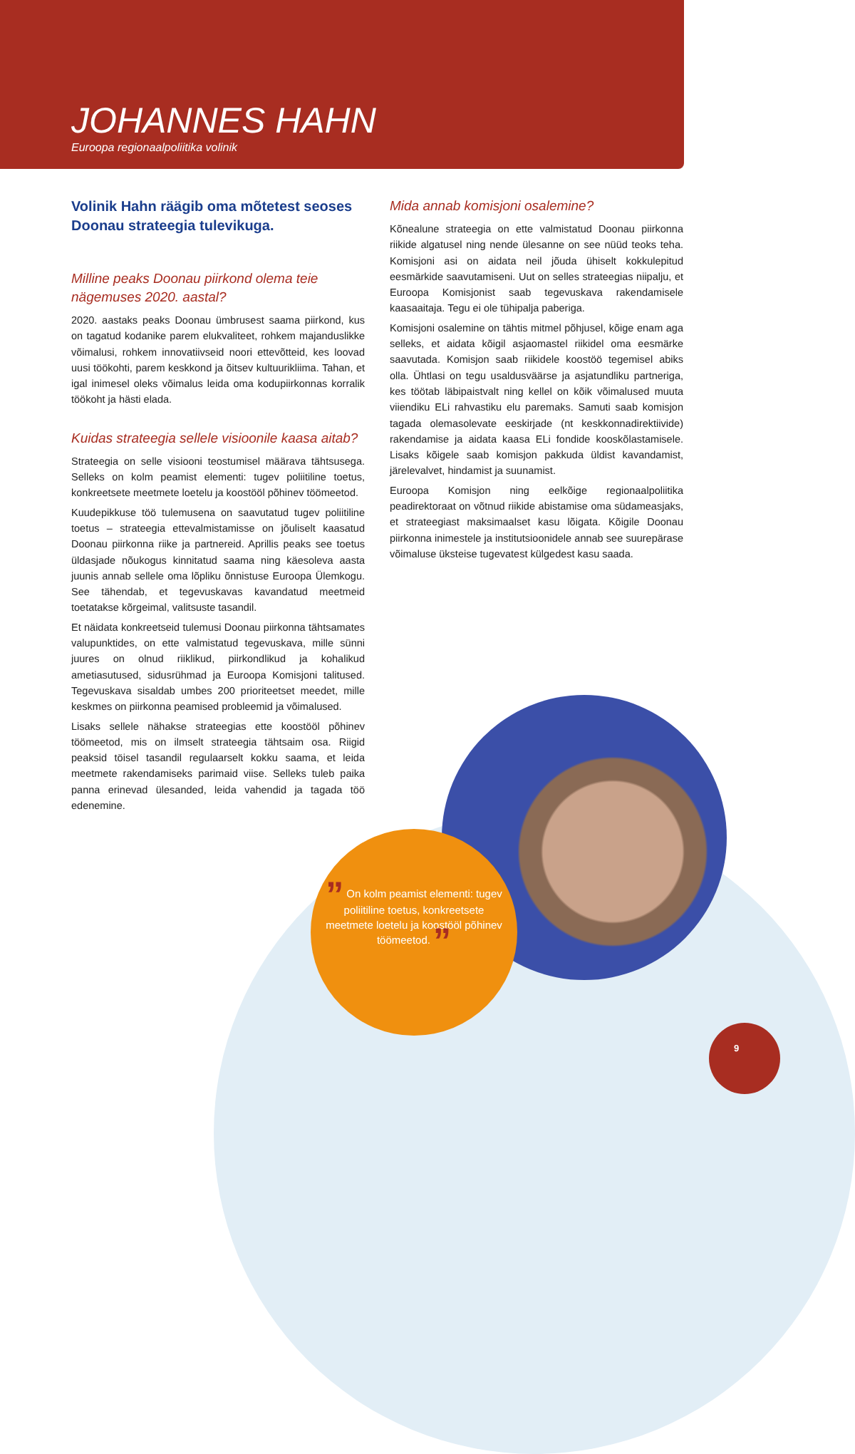JOHANNES HAHN
Euroopa regionaalpoliitika volinik
Volinik Hahn räägib oma mõtetest seoses Doonau strateegia tulevikuga.
Milline peaks Doonau piirkond olema teie nägemuses 2020. aastal?
2020. aastaks peaks Doonau ümbrusest saama piirkond, kus on tagatud kodanike parem elukvaliteet, rohkem majanduslikke võimalusi, rohkem innovatiivseid noori ettevõtteid, kes loovad uusi töökohti, parem keskkond ja õitsev kultuurikliima. Tahan, et igal inimesel oleks võimalus leida oma kodupiirkonnas korralik töökoht ja hästi elada.
Kuidas strateegia sellele visioonile kaasa aitab?
Strateegia on selle visiooni teostumisel määrava tähtsusega. Selleks on kolm peamist elementi: tugev poliitiline toetus, konkreetsete meetmete loetelu ja koostööl põhinev töömeetod.
Kuudepikkuse töö tulemusena on saavutatud tugev poliitiline toetus – strateegia ettevalmistamisse on jõuliselt kaasatud Doonau piirkonna riike ja partnereid. Aprillis peaks see toetus üldasjade nõukogus kinnitatud saama ning käesoleva aasta juunis annab sellele oma lõpliku õnnistuse Euroopa Ülemkogu. See tähendab, et tegevuskavas kavandatud meetmeid toetatakse kõrgeimal, valitsuste tasandil.
Et näidata konkreetseid tulemusi Doonau piirkonna tähtsamates valupunktides, on ette valmistatud tegevuskava, mille sünni juures on olnud riiklikud, piirkondlikud ja kohalikud ametiasutused, sidusrühmad ja Euroopa Komisjoni talitused. Tegevuskava sisaldab umbes 200 prioriteetset meedet, mille keskmes on piirkonna peamised probleemid ja võimalused.
Lisaks sellele nähakse strateegias ette koostööl põhinev töömeetod, mis on ilmselt strateegia tähtsaim osa. Riigid peaksid töisel tasandil regulaarselt kokku saama, et leida meetmete rakendamiseks parimaid viise. Selleks tuleb paika panna erinevad ülesanded, leida vahendid ja tagada töö edenemine.
Mida annab komisjoni osalemine?
Kõnealune strateegia on ette valmistatud Doonau piirkonna riikide algatusel ning nende ülesanne on see nüüd teoks teha. Komisjoni asi on aidata neil jõuda ühiselt kokkulepitud eesmärkide saavutamiseni. Uut on selles strateegias niipalju, et Euroopa Komisjonist saab tegevuskava rakendamisele kaasaaitaja. Tegu ei ole tühipalja paberiga.
Komisjoni osalemine on tähtis mitmel põhjusel, kõige enam aga selleks, et aidata kõigil asjaomastel riikidel oma eesmärke saavutada. Komisjon saab riikidele koostöö tegemisel abiks olla. Ühtlasi on tegu usaldusväärse ja asjatundliku partneriga, kes töötab läbipaistvalt ning kellel on kõik võimalused muuta viiendiku ELi rahvastiku elu paremaks. Samuti saab komisjon tagada olemasolevate eeskirjade (nt keskkonnadirektiivide) rakendamise ja aidata kaasa ELi fondide kooskõlastamisele. Lisaks kõigele saab komisjon pakkuda üldist kavandamist, järelevalvet, hindamist ja suunamist.
Euroopa Komisjon ning eelkõige regionaalpoliitika peadirektoraat on võtnud riikide abistamise oma südameasjaks, et strateegiast maksimaalset kasu lõigata. Kõigile Doonau piirkonna inimestele ja institutsioonidele annab see suurepärase võimaluse üksteise tugevatest külgedest kasu saada.
” On kolm peamist elementi: tugev poliitiline toetus, konkreetsete meetmete loetelu ja koostööl põhinev töömeetod. ”
9